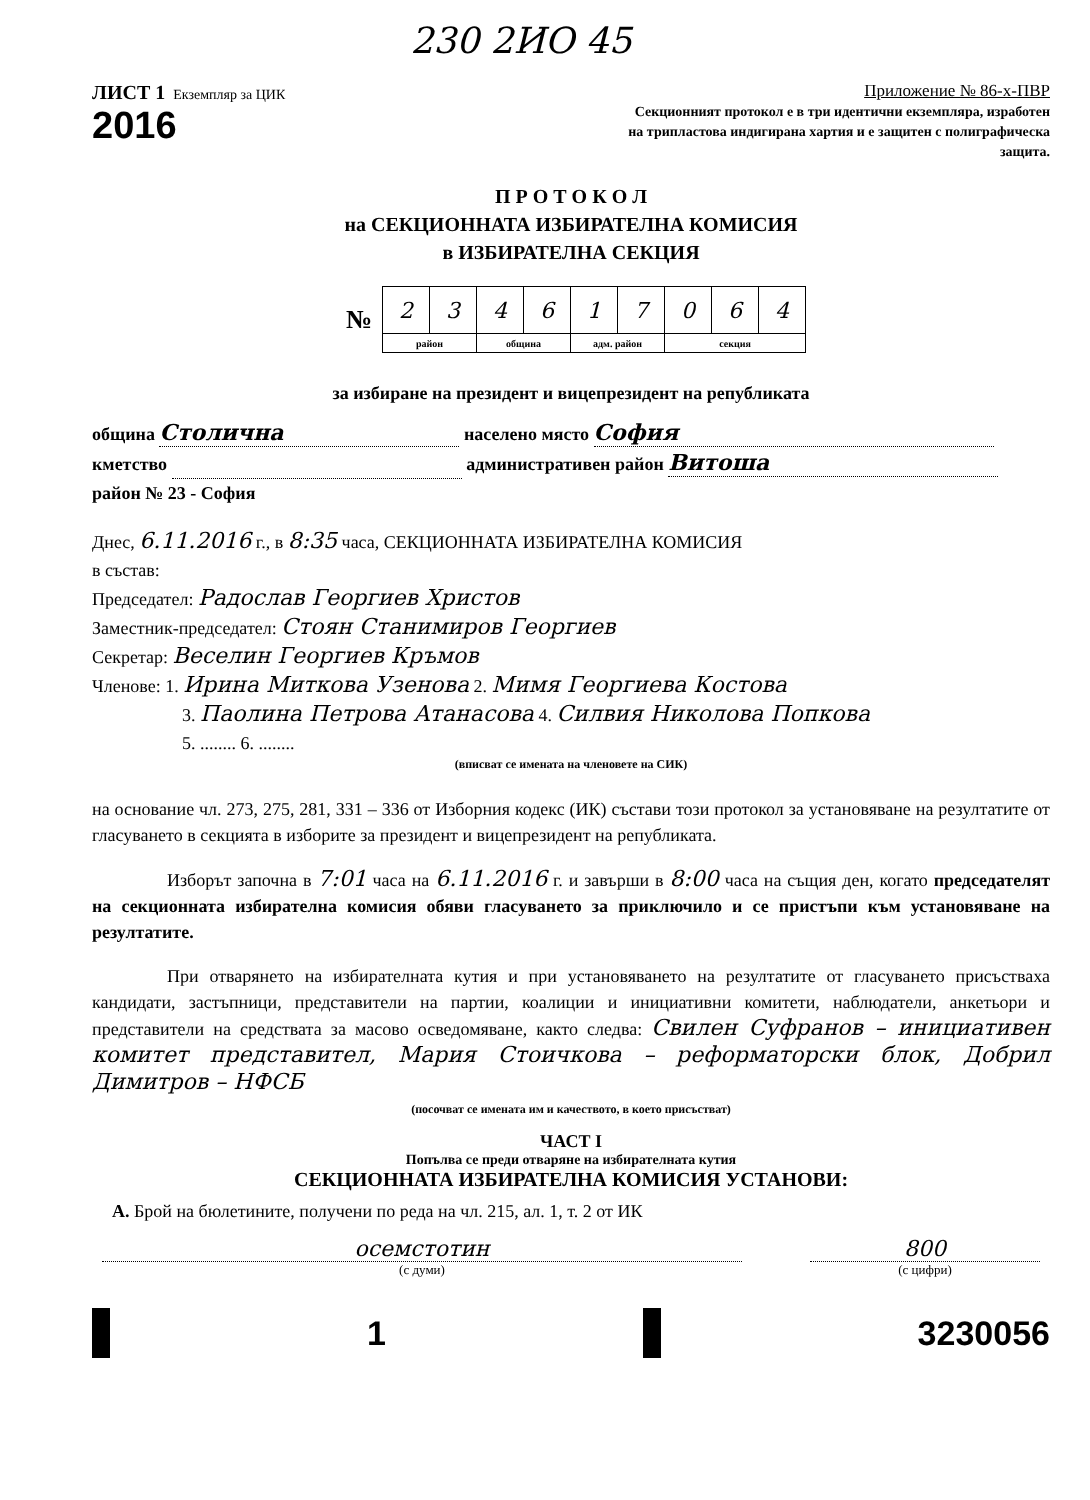230 2ИО 45
ЛИСТ 1 Екземпляр за ЦИК
2016
Приложение № 86-х-ПВР
Секционният протокол е в три идентични екземпляра, изработен
на трипластова индигирана хартия и е защитен с полиграфическа
защита.
П Р О Т О К О Л
на СЕКЦИОННАТА ИЗБИРАТЕЛНА КОМИСИЯ
в ИЗБИРАТЕЛНА СЕКЦИЯ
| № | 2 | 3 | 4 | 6 | 1 | 7 | 0 | 6 | 4 |
| | район | | община | | адм. район | | секция | | |
за избиране на президент и вицепрезидент на републиката
община Столична населено място София
кметство административен район Витоша
район № 23 - София
Днес, 6.11.2016 г., в 8:35 часа, СЕКЦИОННАТА ИЗБИРАТЕЛНА КОМИСИЯ
в състав:
Председател: Радослав Георгиев Христов
Заместник-председател: Стоян Станимиров Георгиев
Секретар: Веселин Георгиев Кръмов
Членове: 1. Ирина Митковa Узенова 2. Мимя Георгиева Костова
3. Паолина Петрова Атанасова 4. Силвия Николова Попкова
5. ........ 6. ........
(вписват се имената на членовете на СИК)
на основание чл. 273, 275, 281, 331 – 336 от Изборния кодекс (ИК) състави този протокол за установяване на резултатите от гласуването в секцията в изборите за президент и вицепрезидент на републиката.
Изборът започна в 7:01 часа на 6.11.2016 г. и завърши в 8:00 часа на същия ден, когато председателят на секционната избирателна комисия обяви гласуването за приключило и се пристъпи към установяване на резултатите.
При отварянето на избирателната кутия и при установяването на резултатите от гласуването присъстваха кандидати, застъпници, представители на партии, коалиции и инициативни комитети, наблюдатели, анкетьори и представители на средствата за масово осведомяване, както следва: Свилен Суфранов – инициативен комитет представител, Мария Стоичкова – реформаторски блок, Добрил Димитров – НФСБ
(посочват се имената им и качеството, в което присъстват)
ЧАСТ I
Попълва се преди отваряне на избирателната кутия
СЕКЦИОННАТА ИЗБИРАТЕЛНА КОМИСИЯ УСТАНОВИ:
А. Брой на бюлетините, получени по реда на чл. 215, ал. 1, т. 2 от ИК
осемстотин
(с думи)
800
(с цифри)
1 3230056